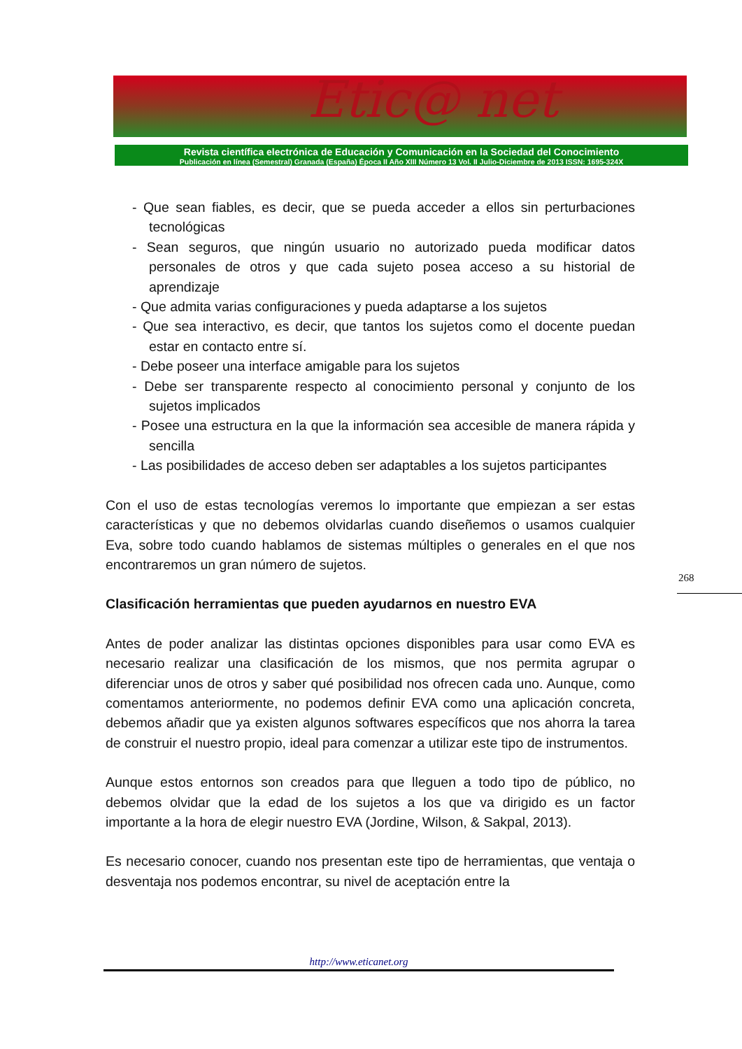Etic@ net
Revista científica electrónica de Educación y Comunicación en la Sociedad del Conocimiento
Publicación en línea (Semestral) Granada (España) Época II Año XIII Número 13 Vol. II Julio-Diciembre de 2013 ISSN: 1695-324X
- Que sean fiables, es decir, que se pueda acceder a ellos sin perturbaciones tecnológicas
- Sean seguros, que ningún usuario no autorizado pueda modificar datos personales de otros y que cada sujeto posea acceso a su historial de aprendizaje
- Que admita varias configuraciones y pueda adaptarse a los sujetos
- Que sea interactivo, es decir, que tantos los sujetos como el docente puedan estar en contacto entre sí.
- Debe poseer una interface amigable para los sujetos
- Debe ser transparente respecto al conocimiento personal y conjunto de los sujetos implicados
- Posee una estructura en la que la información sea accesible de manera rápida y sencilla
- Las posibilidades de acceso deben ser adaptables a los sujetos participantes
Con el uso de estas tecnologías veremos lo importante que empiezan a ser estas características y que no debemos olvidarlas cuando diseñemos o usamos cualquier Eva, sobre todo cuando hablamos de sistemas múltiples o generales en el que nos encontraremos un gran número de sujetos.
Clasificación herramientas que pueden ayudarnos en nuestro EVA
Antes de poder analizar las distintas opciones disponibles para usar como EVA es necesario realizar una clasificación de los mismos, que nos permita agrupar o diferenciar unos de otros y saber qué posibilidad nos ofrecen cada uno. Aunque, como comentamos anteriormente, no podemos definir EVA como una aplicación concreta, debemos añadir que ya existen algunos softwares específicos que nos ahorra la tarea de construir el nuestro propio, ideal para comenzar a utilizar este tipo de instrumentos.
Aunque estos entornos son creados para que lleguen a todo tipo de público, no debemos olvidar que la edad de los sujetos a los que va dirigido es un factor importante a la hora de elegir nuestro EVA (Jordine, Wilson, & Sakpal, 2013).
Es necesario conocer, cuando nos presentan este tipo de herramientas, que ventaja o desventaja nos podemos encontrar, su nivel de aceptación entre la
268
http://www.eticanet.org